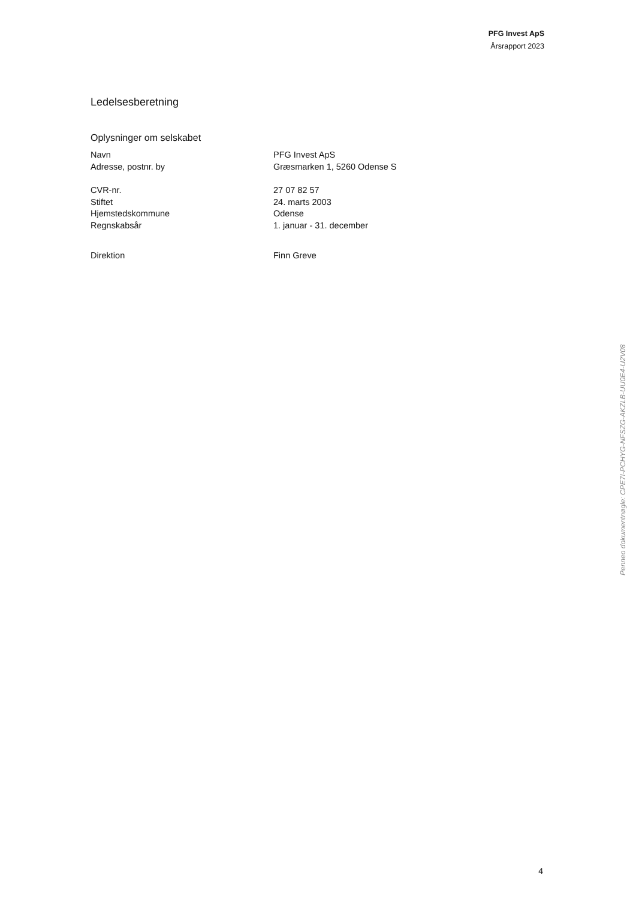PFG Invest ApS
Årsrapport 2023
Ledelsesberetning
Oplysninger om selskabet
Navn PFG Invest ApS
Adresse, postnr. by Græsmarken 1, 5260 Odense S
CVR-nr. 27 07 82 57
Stiftet 24. marts 2003
Hjemstedskommune Odense
Regnskabsår 1. januar - 31. december
Direktion Finn Greve
Penneo dokumentnøgle: CPE7I-PCHYG-NFSZG-AKZLB-UU0E4-U2V08
4